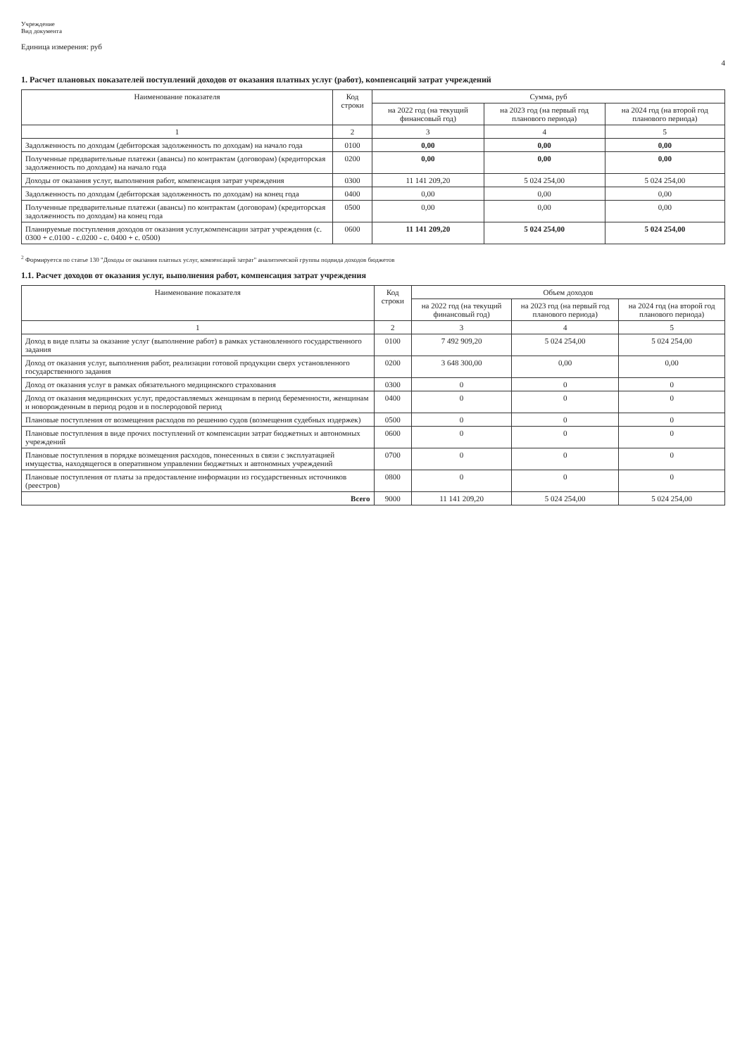Учреждение
Вид документа
Единица измерения: руб
4
1. Расчет плановых показателей поступлений доходов от оказания платных услуг (работ), компенсаций затрат учреждений
| Наименование показателя | Код строки | Сумма, руб | | |
| --- | --- | --- | --- | --- |
| | | на 2022 год (на текущий финансовый год) | на 2023 год (на первый год планового периода) | на 2024 год (на второй год планового периода) |
| 1 | 2 | 3 | 4 | 5 |
| Задолженность по доходам (дебиторская задолженность по доходам) на начало года | 0100 | 0,00 | 0,00 | 0,00 |
| Полученные предварительные платежи (авансы) по контрактам (договорам) (кредиторская задолженность по доходам) на начало года | 0200 | 0,00 | 0,00 | 0,00 |
| Доходы от оказания услуг, выполнения работ, компенсация затрат учреждения | 0300 | 11 141 209,20 | 5 024 254,00 | 5 024 254,00 |
| Задолженность по доходам (дебиторская задолженность по доходам) на конец года | 0400 | 0,00 | 0,00 | 0,00 |
| Полученные предварительные платежи (авансы) по контрактам (договорам) (кредиторская задолженность по доходам) на конец года | 0500 | 0,00 | 0,00 | 0,00 |
| Планируемые поступления доходов от оказания услуг,компенсации затрат учреждения (с. 0300 + с.0100 - с.0200 - с. 0400 + с. 0500) | 0600 | 11 141 209,20 | 5 024 254,00 | 5 024 254,00 |
<sup>2</sup> Формируется по статье 130 "Доходы от оказания платных услуг, компенсаций затрат" аналитической группы подвида доходов бюджетов
1.1. Расчет доходов от оказания услуг, выполнения работ, компенсация затрат учреждения
| Наименование показателя | Код строки | Объем доходов | | |
| --- | --- | --- | --- | --- |
| | | на 2022 год (на текущий финансовый год) | на 2023 год (на первый год планового периода) | на 2024 год (на второй год планового периода) |
| 1 | 2 | 3 | 4 | 5 |
| Доход в виде платы за оказание услуг (выполнение работ) в рамках установленного государственного задания | 0100 | 7 492 909,20 | 5 024 254,00 | 5 024 254,00 |
| Доход от оказания услуг, выполнения работ, реализации готовой продукции сверх установленного государственного задания | 0200 | 3 648 300,00 | 0,00 | 0,00 |
| Доход от оказания услуг в рамках обязательного медицинского страхования | 0300 | 0 | 0 | 0 |
| Доход от оказания медицинских услуг, предоставляемых женщинам в период беременности, женщинам и новорожденным в период родов и в послеродовой период | 0400 | 0 | 0 | 0 |
| Плановые поступления от возмещения расходов по решению судов (возмещения судебных издержек) | 0500 | 0 | 0 | 0 |
| Плановые поступления в виде прочих поступлений от компенсации затрат бюджетных и автономных учреждений | 0600 | 0 | 0 | 0 |
| Плановые поступления в порядке возмещения расходов, понесенных в связи с эксплуатацией имущества, находящегося в оперативном управлении бюджетных и автономных учреждений | 0700 | 0 | 0 | 0 |
| Плановые поступления от платы за предоставление информации из государственных источников (реестров) | 0800 | 0 | 0 | 0 |
| Всего | 9000 | 11 141 209,20 | 5 024 254,00 | 5 024 254,00 |